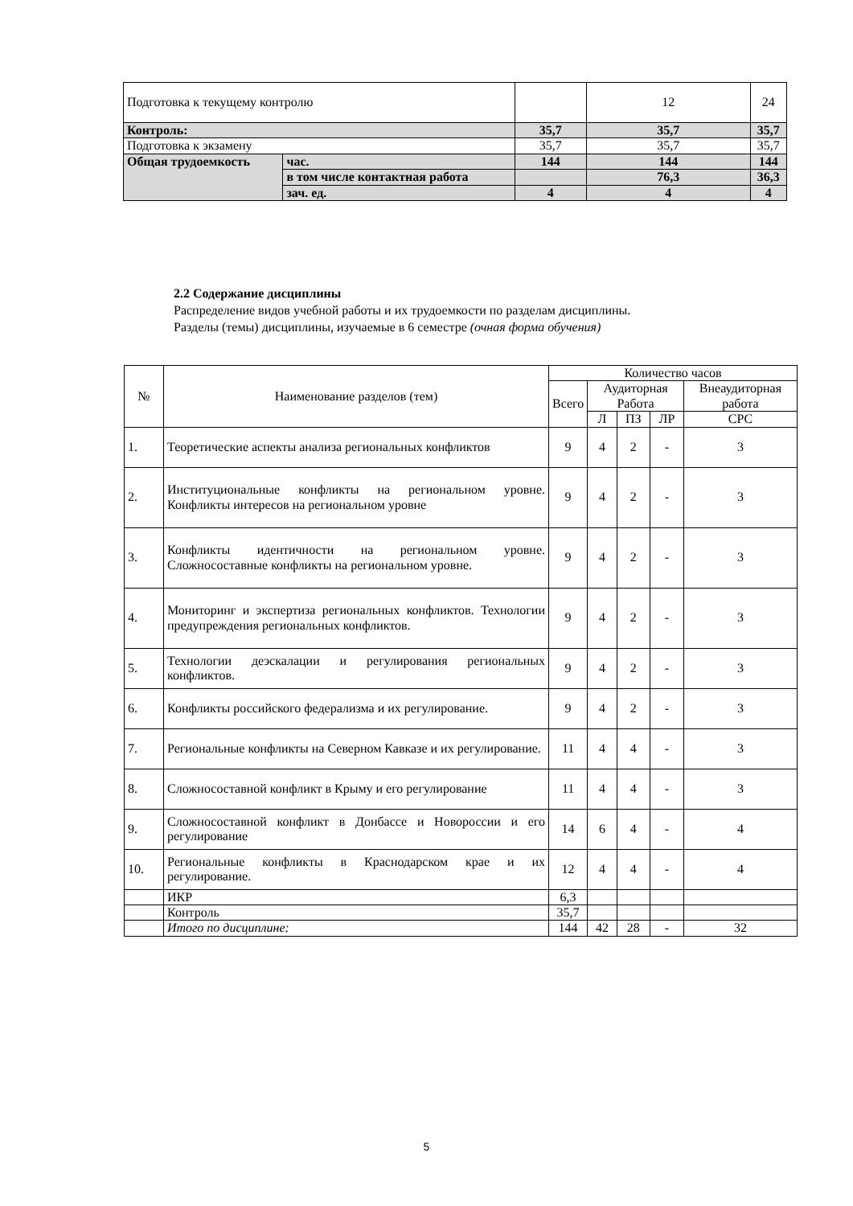| Подготовка к текущему контролю | | | 12 | 24 |
| Контроль: | | 35,7 | 35,7 | 35,7 |
| Подготовка к экзамену | | 35,7 | 35,7 | 35,7 |
| Общая трудоемкость | час. | 144 | 144 | 144 |
| | в том числе контактная работа | | 76,3 | 36,3 |
| | зач. ед. | 4 | 4 | 4 |
2.2 Содержание дисциплины
Распределение видов учебной работы и их трудоемкости по разделам дисциплины.
Разделы (темы) дисциплины, изучаемые в 6 семестре (очная форма обучения)
| № | Наименование разделов (тем) | Количество часов | | | | |
| --- | --- | --- | --- | --- | --- | --- |
| | | Всего | Аудиторная Работа | | | Внеаудиторная работа |
| | | | Л | ПЗ | ЛР | СРС |
| 1. | Теоретические аспекты анализа региональных конфликтов | 9 | 4 | 2 | - | 3 |
| 2. | Институциональные конфликты на региональном уровне. Конфликты интересов на региональном уровне | 9 | 4 | 2 | - | 3 |
| 3. | Конфликты идентичности на региональном уровне. Сложносоставные конфликты на региональном уровне. | 9 | 4 | 2 | - | 3 |
| 4. | Мониторинг и экспертиза региональных конфликтов. Технологии предупреждения региональных конфликтов. | 9 | 4 | 2 | - | 3 |
| 5. | Технологии деэскалации и регулирования региональных конфликтов. | 9 | 4 | 2 | - | 3 |
| 6. | Конфликты российского федерализма и их регулирование. | 9 | 4 | 2 | - | 3 |
| 7. | Региональные конфликты на Северном Кавказе и их регулирование. | 11 | 4 | 4 | - | 3 |
| 8. | Сложносоставной конфликт в Крыму и его регулирование | 11 | 4 | 4 | - | 3 |
| 9. | Сложносоставной конфликт в Донбассе и Новороссии и его регулирование | 14 | 6 | 4 | - | 4 |
| 10. | Региональные конфликты в Краснодарском крае и их регулирование. | 12 | 4 | 4 | - | 4 |
| | ИКР | 6,3 | | | | |
| | Контроль | 35,7 | | | | |
| | Итого по дисциплине: | 144 | 42 | 28 | - | 32 |
5